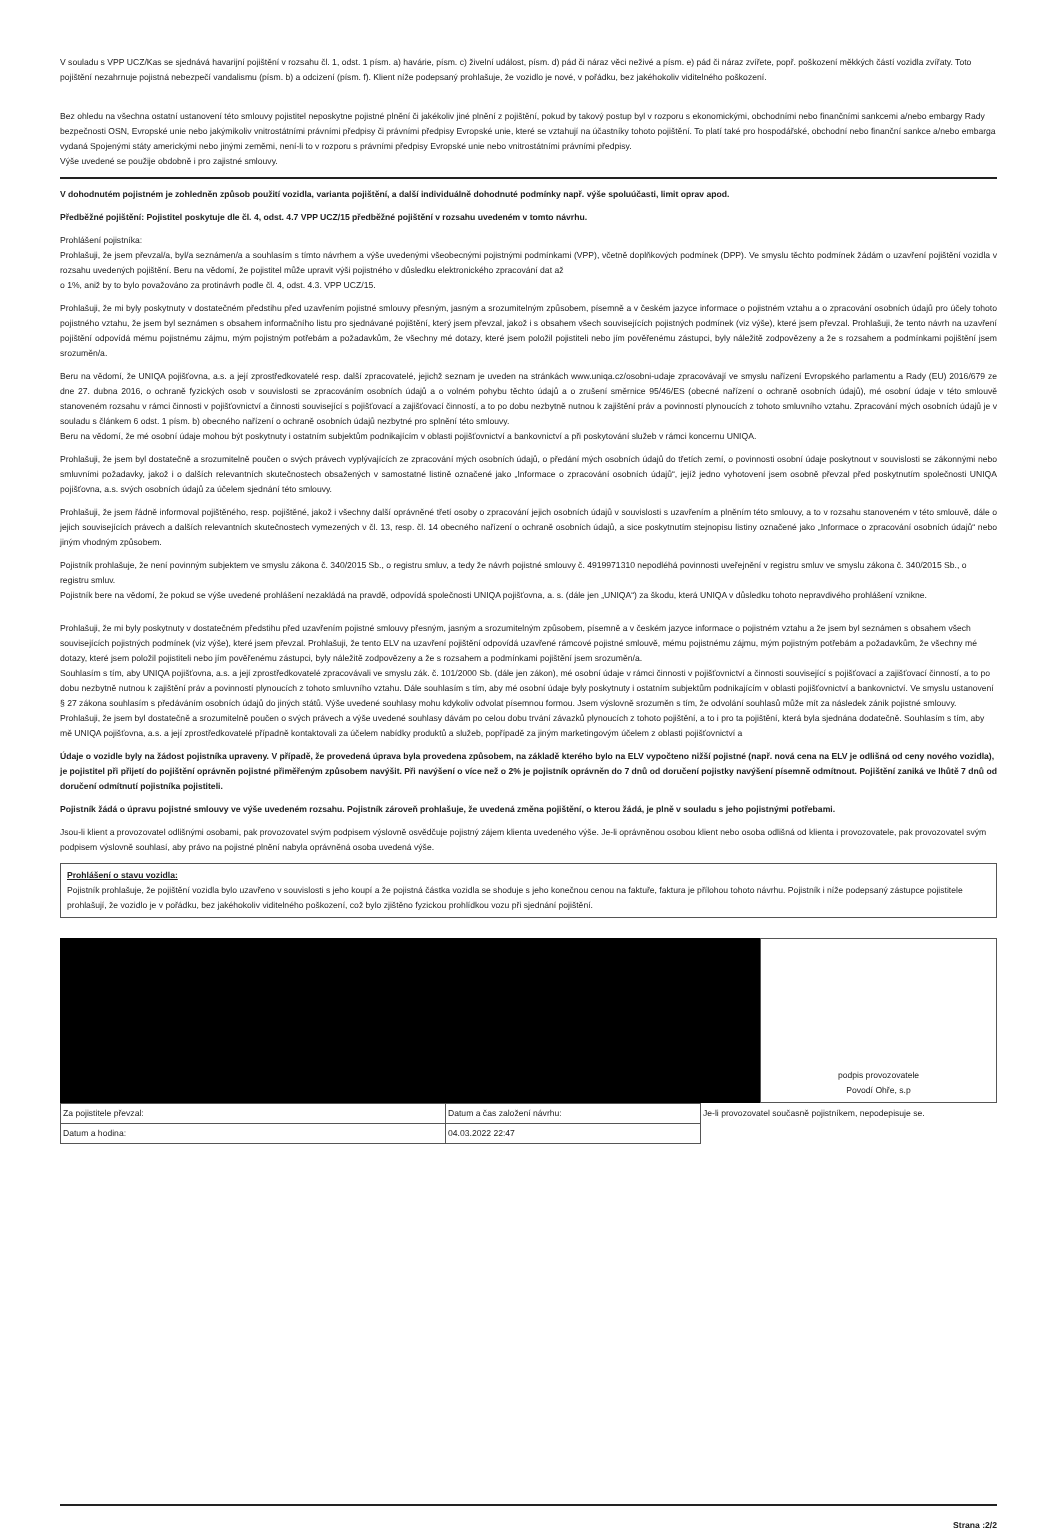V souladu s VPP UCZ/Kas se sjednává havarijní pojištění v rozsahu čl. 1, odst. 1 písm. a) havárie, písm. c) živelní událost, písm. d) pád či náraz věci neživé a písm. e) pád či náraz zvířete, popř. poškození měkkých částí vozidla zvířaty. Toto pojištění nezahrnuje pojistná nebezpečí vandalismu (písm. b) a odcizení (písm. f). Klient níže podepsaný prohlašuje, že vozidlo je nové, v pořádku, bez jakéhokoliv viditelného poškození.
Bez ohledu na všechna ostatní ustanovení této smlouvy pojistitel neposkytne pojistné plnění či jakékoliv jiné plnění z pojištění, pokud by takový postup byl v rozporu s ekonomickými, obchodními nebo finančními sankcemi a/nebo embargy Rady bezpečnosti OSN, Evropské unie nebo jakýmikoliv vnitrostátními právními předpisy či právními předpisy Evropské unie, které se vztahují na účastníky tohoto pojištění. To platí také pro hospodářské, obchodní nebo finanční sankce a/nebo embarga vydaná Spojenými státy americkými nebo jinými zeměmi, není-li to v rozporu s právními předpisy Evropské unie nebo vnitrostátními právními předpisy.
Výše uvedené se použije obdobně i pro zajistné smlouvy.
V dohodnutém pojistném je zohledněn způsob použití vozidla, varianta pojištění, a další individuálně dohodnuté podmínky např. výše spoluúčasti, limit oprav apod.
Předběžné pojištění: Pojistitel poskytuje dle čl. 4, odst. 4.7 VPP UCZ/15 předběžné pojištění v rozsahu uvedeném v tomto návrhu.
Prohlášení pojistníka:
Prohlašuji, že jsem převzal/a, byl/a seznámen/a a souhlasím s tímto návrhem a výše uvedenými všeobecnými pojistnými podmínkami (VPP), včetně doplňkových podmínek (DPP). Ve smyslu těchto podmínek žádám o uzavření pojištění vozidla v rozsahu uvedených pojištění. Beru na vědomí, že pojistitel může upravit výši pojistného v důsledku elektronického zpracování dat až
o 1%, aniž by to bylo považováno za protinávrh podle čl. 4, odst. 4.3. VPP UCZ/15.
Prohlašuji, že mi byly poskytnuty v dostatečném předstihu před uzavřením pojistné smlouvy přesným, jasným a srozumitelným způsobem, písemně a v českém jazyce informace o pojistném vztahu a o zpracování osobních údajů pro účely tohoto pojistného vztahu, že jsem byl seznámen s obsahem informačního listu pro sjednávané pojištění, který jsem převzal, jakož i s obsahem všech souvisejících pojistných podmínek (viz výše), které jsem převzal. Prohlašuji, že tento návrh na uzavření pojištění odpovídá mému pojistnému zájmu, mým pojistným potřebám a požadavkům, že všechny mé dotazy, které jsem položil pojistiteli nebo jím pověřenému zástupci, byly náležitě zodpovězeny a že s rozsahem a podmínkami pojištění jsem srozuměn/a.
Beru na vědomí, že UNIQA pojišťovna, a.s. a její zprostředkovatelé resp. další zpracovatelé, jejichž seznam je uveden na stránkách www.uniqa.cz/osobni-udaje zpracovávají ve smyslu nařízení Evropského parlamentu a Rady (EU) 2016/679 ze dne 27. dubna 2016, o ochraně fyzických osob v souvislosti se zpracováním osobních údajů a o volném pohybu těchto údajů a o zrušení směrnice 95/46/ES (obecné nařízení o ochraně osobních údajů), mé osobní údaje v této smlouvě stanoveném rozsahu v rámci činnosti v pojišťovnictví a činnosti související s pojišťovací a zajišťovací činností, a to po dobu nezbytně nutnou k zajištění práv a povinností plynoucích z tohoto smluvního vztahu. Zpracování mých osobních údajů je v souladu s článkem 6 odst. 1 písm. b) obecného nařízení o ochraně osobních údajů nezbytné pro splnění této smlouvy.
Beru na vědomí, že mé osobní údaje mohou být poskytnuty i ostatním subjektům podnikajícím v oblasti pojišťovnictví a bankovnictví a při poskytování služeb v rámci koncernu UNIQA.
Prohlašuji, že jsem byl dostatečně a srozumitelně poučen o svých právech vyplývajících ze zpracování mých osobních údajů, o předání mých osobních údajů do třetích zemí, o povinnosti osobní údaje poskytnout v souvislosti se zákonnými nebo smluvními požadavky, jakož i o dalších relevantních skutečnostech obsažených v samostatné listině označené jako „Informace o zpracování osobních údajů“, jejíž jedno vyhotovení jsem osobně převzal před poskytnutím společnosti UNIQA pojišťovna, a.s. svých osobních údajů za účelem sjednání této smlouvy.
Prohlašuji, že jsem řádně informoval pojištěného, resp. pojištěné, jakož i všechny další oprávněné třetí osoby o zpracování jejich osobních údajů v souvislosti s uzavřením a plněním této smlouvy, a to v rozsahu stanoveném v této smlouvě, dále o jejich souvisejících právech a dalších relevantních skutečnostech vymezených v čl. 13, resp. čl. 14 obecného nařízení o ochraně osobních údajů, a sice poskytnutím stejnopisu listiny označené jako „Informace o zpracování osobních údajů“ nebo jiným vhodným způsobem.
Pojistník prohlašuje, že není povinným subjektem ve smyslu zákona č. 340/2015 Sb., o registru smluv, a tedy že návrh pojistné smlouvy č. 4919971310 nepodléhá povinnosti uveřejnění v registru smluv ve smyslu zákona č. 340/2015 Sb., o registru smluv.
Pojistník bere na vědomí, že pokud se výše uvedené prohlášení nezakládá na pravdě, odpovídá společnosti UNIQA pojišťovna, a. s. (dále jen „UNIQA“) za škodu, která UNIQA v důsledku tohoto nepravdivého prohlášení vznikne.
Prohlašuji, že mi byly poskytnuty v dostatečném předstihu před uzavřením pojistné smlouvy přesným, jasným a srozumitelným způsobem, písemně a v českém jazyce informace o pojistném vztahu a že jsem byl seznámen s obsahem všech souvisejících pojistných podmínek (viz výše), které jsem převzal. Prohlašuji, že tento ELV na uzavření pojištění odpovídá uzavřené rámcové pojistné smlouvě, mému pojistnému zájmu, mým pojistným potřebám a požadavkům, že všechny mé dotazy, které jsem položil pojistiteli nebo jím pověřenému zástupci, byly náležitě zodpovězeny a že s rozsahem a podmínkami pojištění jsem srozuměn/a.
Souhlasím s tím, aby UNIQA pojišťovna, a.s. a její zprostředkovatelé zpracovávali ve smyslu zák. č. 101/2000 Sb. (dále jen zákon), mé osobní údaje v rámci činnosti v pojišťovnictví a činnosti související s pojišťovací a zajišťovací činností, a to po dobu nezbytně nutnou k zajištění práv a povinností plynoucích z tohoto smluvního vztahu. Dále souhlasím s tím, aby mé osobní údaje byly poskytnuty i ostatním subjektům podnikajícím v oblasti pojišťovnictví a bankovnictví. Ve smyslu ustanovení § 27 zákona souhlasím s předáváním osobních údajů do jiných států. Výše uvedené souhlasy mohu kdykoliv odvolat písemnou formou. Jsem výslovně srozuměn s tím, že odvolání souhlasů může mít za následek zánik pojistné smlouvy. Prohlašuji, že jsem byl dostatečně a srozumitelně poučen o svých právech a výše uvedené souhlasy dávám po celou dobu trvání závazků plynoucích z tohoto pojištění, a to i pro ta pojištění, která byla sjednána dodatečně. Souhlasím s tím, aby mě UNIQA pojišťovna, a.s. a její zprostředkovatelé případně kontaktovali za účelem nabídky produktů a služeb, popřípadě za jiným marketingovým účelem z oblasti pojišťovnictví a
Údaje o vozidle byly na žádost pojistníka upraveny. V případě, že provedená úprava byla provedena způsobem, na základě kterého bylo na ELV vypočteno nižší pojistné (např. nová cena na ELV je odlišná od ceny nového vozidla), je pojistitel při přijetí do pojištění oprávněn pojistné přiměřeným způsobem navýšit. Při navýšení o více než o 2% je pojistník oprávněn do 7 dnů od doručení pojistky navýšení písemně odmítnout. Pojištění zaniká ve lhůtě 7 dnů od doručení odmítnutí pojistníka pojistiteli.
Pojistník žádá o úpravu pojistné smlouvy ve výše uvedeném rozsahu. Pojistník zároveň prohlašuje, že uvedená změna pojištění, o kterou žádá, je plně v souladu s jeho pojistnými potřebami.
Jsou-li klient a provozovatel odlišnými osobami, pak provozovatel svým podpisem výslovně osvědčuje pojistný zájem klienta uvedeného výše. Je-li oprávněnou osobou klient nebo osoba odlišná od klienta i provozovatele, pak provozovatel svým podpisem výslovně souhlasí, aby právo na pojistné plnění nabyla oprávněná osoba uvedená výše.
Prohlášení o stavu vozidla:
Pojistník prohlašuje, že pojištění vozidla bylo uzavřeno v souvislosti s jeho koupí a že pojistná částka vozidla se shoduje s jeho konečnou cenou na faktuře, faktura je přílohou tohoto návrhu. Pojistník i níže podepsaný zástupce pojistitele prohlašují, že vozidlo je v pořádku, bez jakéhokoliv viditelného poškození, což bylo zjištěno fyzickou prohlídkou vozu při sjednání pojištění.
podpis provozovatele
Povodí Ohře, s.p
| Za pojistitele převzal: | Datum a čas založení návrhu: | Je-li provozovatel současně pojistníkem, nepodepisuje se. |
| Datum a hodina: | 04.03.2022 22:47 | |
Strana :2/2